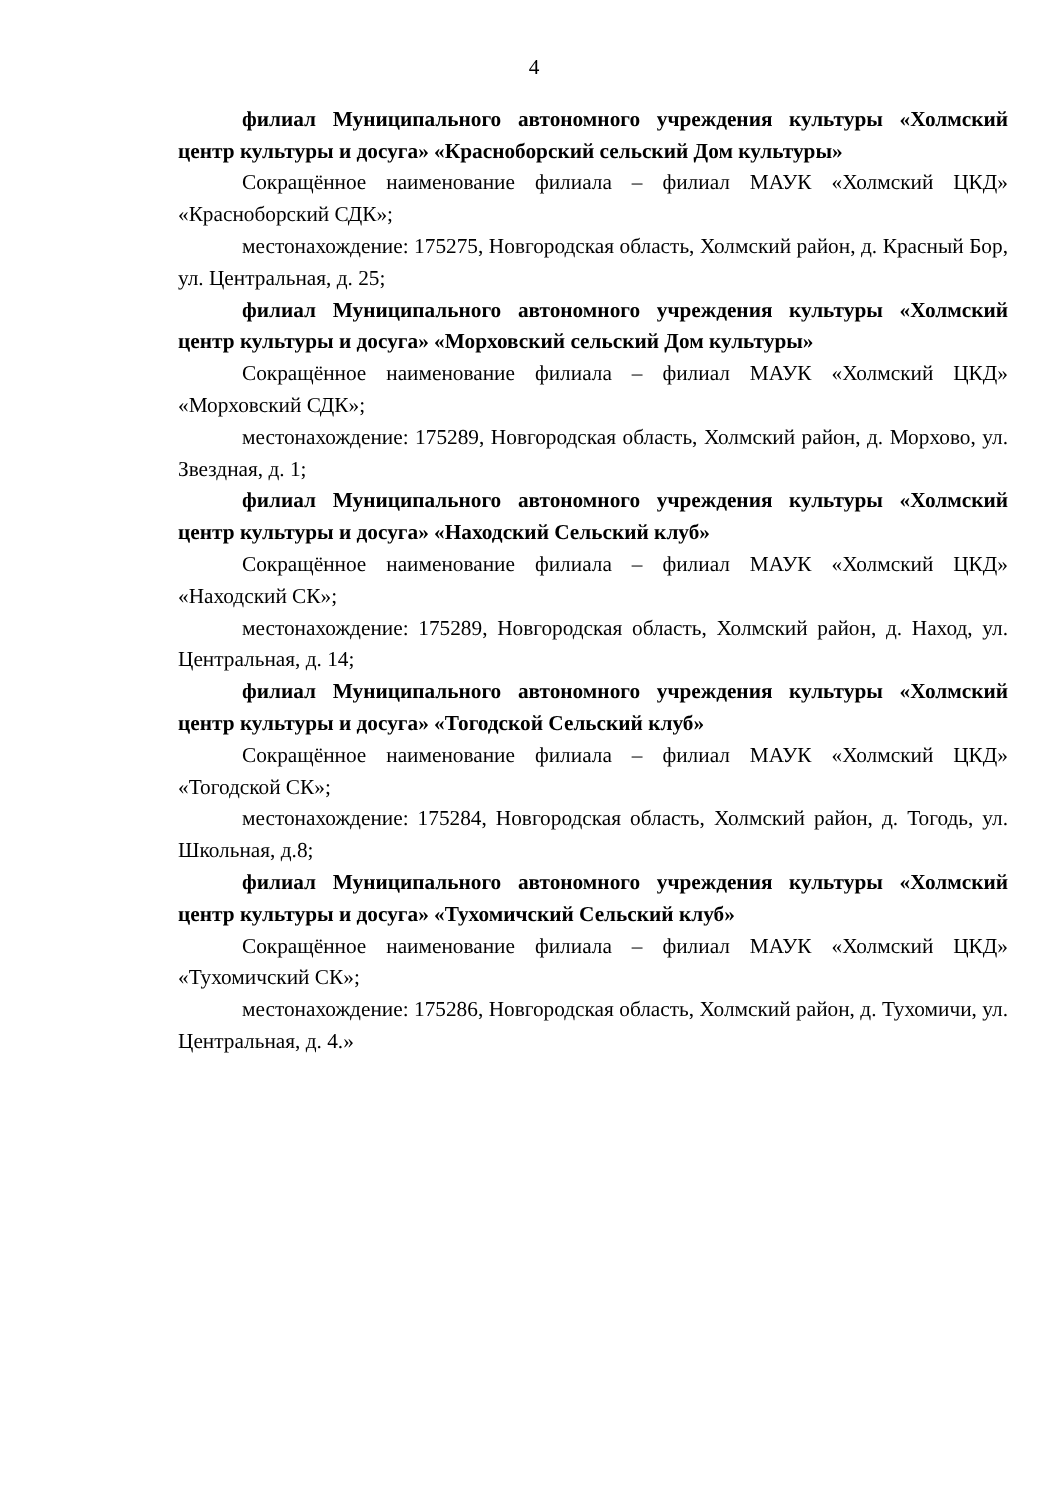4
филиал Муниципального автономного учреждения культуры «Холмский центр культуры и досуга» «Красноборский сельский Дом культуры»
Сокращённое наименование филиала – филиал МАУК «Холмский ЦКД» «Красноборский СДК»;
местонахождение: 175275, Новгородская область, Холмский район, д. Красный Бор, ул. Центральная, д. 25;
филиал Муниципального автономного учреждения культуры «Холмский центр культуры и досуга» «Морховский сельский Дом культуры»
Сокращённое наименование филиала – филиал МАУК «Холмский ЦКД» «Морховский СДК»;
местонахождение: 175289, Новгородская область, Холмский район, д. Морхово, ул. Звездная, д. 1;
филиал Муниципального автономного учреждения культуры «Холмский центр культуры и досуга» «Находский Сельский клуб»
Сокращённое наименование филиала – филиал МАУК «Холмский ЦКД» «Находский СК»;
местонахождение: 175289, Новгородская область, Холмский район, д. Наход, ул. Центральная, д. 14;
филиал Муниципального автономного учреждения культуры «Холмский центр культуры и досуга» «Тогодской Сельский клуб»
Сокращённое наименование филиала – филиал МАУК «Холмский ЦКД» «Тогодской СК»;
местонахождение: 175284, Новгородская область, Холмский район, д. Тогодь, ул. Школьная, д.8;
филиал Муниципального автономного учреждения культуры «Холмский центр культуры и досуга» «Тухомичский Сельский клуб»
Сокращённое наименование филиала – филиал МАУК «Холмский ЦКД» «Тухомичский СК»;
местонахождение: 175286, Новгородская область, Холмский район, д. Тухомичи, ул. Центральная, д. 4.»